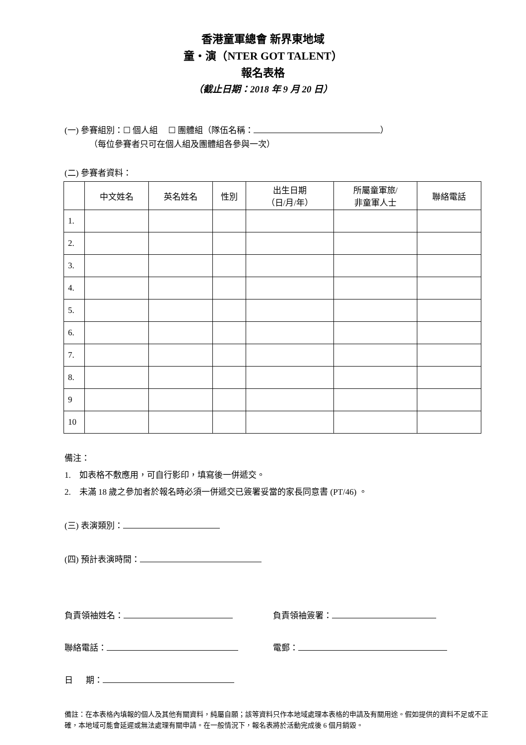香港童軍總會 新界東地域
童・演（NTER GOT TALENT）
報名表格
（截止日期：2018 年 9 月 20 日）
(一) 參賽組別：☐ 個人組 ☐ 團體組（隊伍名稱： ）
（每位參賽者只可在個人組及團體組各參與一次）
(二) 參賽者資料：
| | 中文姓名 | 英名姓名 | 性別 | 出生日期 （日/月/年） | 所屬童軍旅/ 非童軍人士 | 聯絡電話 |
| --- | --- | --- | --- | --- | --- | --- |
| 1. | | | | | | |
| 2. | | | | | | |
| 3. | | | | | | |
| 4. | | | | | | |
| 5. | | | | | | |
| 6. | | | | | | |
| 7. | | | | | | |
| 8. | | | | | | |
| 9 | | | | | | |
| 10 | | | | | | |
備注：
1. 如表格不敷應用，可自行影印，填寫後一併遞交。
2. 未滿 18 歲之參加者於報名時必須一併遞交已簽署妥當的家長同意書 (PT/46) 。
(三) 表演類別：
(四) 預計表演時間：
負責領袖姓名： 負責領袖簽署：
聯絡電話： 電郵：
日 期：
備註：在本表格內填報的個人及其他有關資料，純屬自願；該等資料只作本地域處理本表格的申請及有關用途。假如提供的資料不足或不正確，本地域可能會延遲或無法處理有關申請。在一般情況下，報名表將於活動完成後 6 個月銷毀。